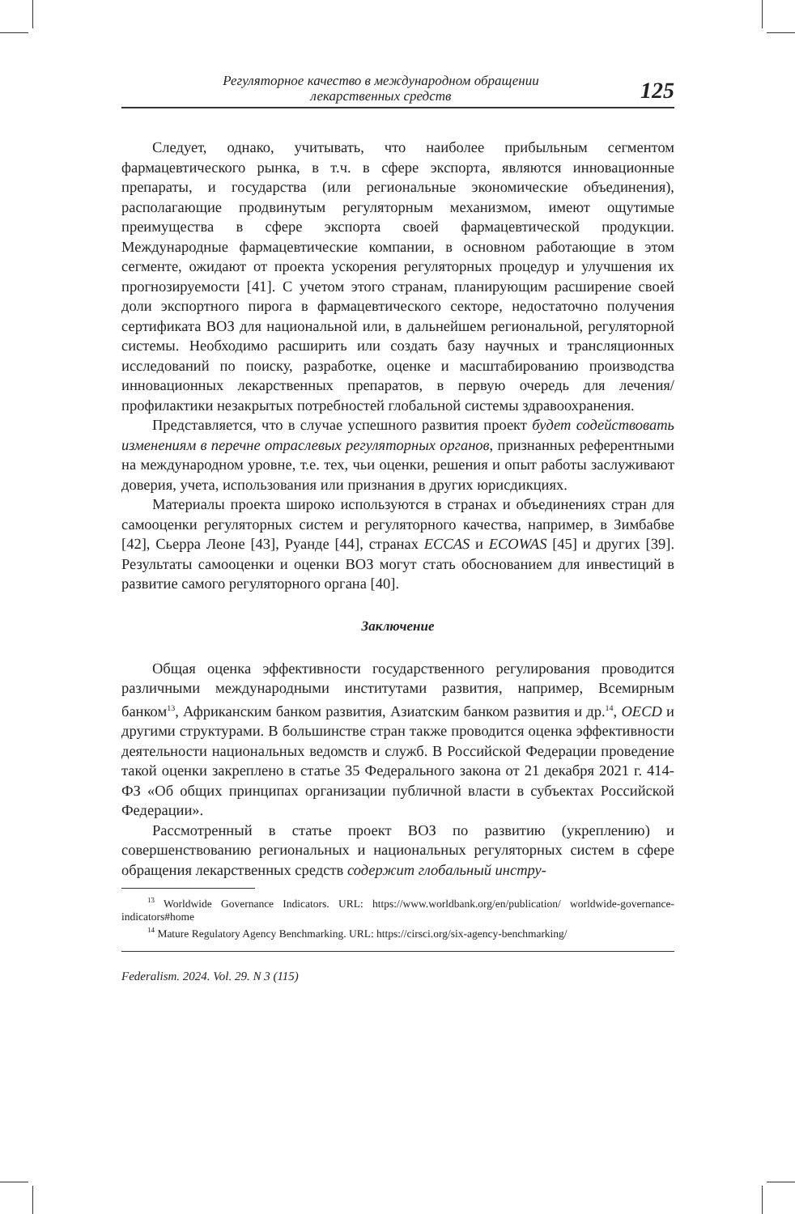Регуляторное качество в международном обращении
лекарственных средств
125
Следует, однако, учитывать, что наиболее прибыльным сегментом фармацевтического рынка, в т.ч. в сфере экспорта, являются инновационные препараты, и государства (или региональные экономические объединения), располагающие продвинутым регуляторным механизмом, имеют ощутимые преимущества в сфере экспорта своей фармацевтической продукции. Международные фармацевтические компании, в основном работающие в этом сегменте, ожидают от проекта ускорения регуляторных процедур и улучшения их прогнозируемости [41]. С учетом этого странам, планирующим расширение своей доли экспортного пирога в фармацевтического секторе, недостаточно получения сертификата ВОЗ для национальной или, в дальнейшем региональной, регуляторной системы. Необходимо расширить или создать базу научных и трансляционных исследований по поиску, разработке, оценке и масштабированию производства инновационных лекарственных препаратов, в первую очередь для лечения/профилактики незакрытых потребностей глобальной системы здравоохранения.
Представляется, что в случае успешного развития проект будет содействовать изменениям в перечне отраслевых регуляторных органов, признанных референтными на международном уровне, т.е. тех, чьи оценки, решения и опыт работы заслуживают доверия, учета, использования или признания в других юрисдикциях.
Материалы проекта широко используются в странах и объединениях стран для самооценки регуляторных систем и регуляторного качества, например, в Зимбабве [42], Сьерра Леоне [43], Руанде [44], странах ECCAS и ECOWAS [45] и других [39]. Результаты самооценки и оценки ВОЗ могут стать обоснованием для инвестиций в развитие самого регуляторного органа [40].
Заключение
Общая оценка эффективности государственного регулирования проводится различными международными институтами развития, например, Всемирным банком<sup>13</sup>, Африканским банком развития, Азиатским банком развития и др.<sup>14</sup>, OECD и другими структурами. В большинстве стран также проводится оценка эффективности деятельности национальных ведомств и служб. В Российской Федерации проведение такой оценки закреплено в статье 35 Федерального закона от 21 декабря 2021 г. 414-ФЗ «Об общих принципах организации публичной власти в субъектах Российской Федерации».
Рассмотренный в статье проект ВОЗ по развитию (укреплению) и совершенствованию региональных и национальных регуляторных систем в сфере обращения лекарственных средств содержит глобальный инстру-
<sup>13</sup> Worldwide Governance Indicators. URL: https://www.worldbank.org/en/publication/ worldwide-governance-indicators#home
<sup>14</sup> Mature Regulatory Agency Benchmarking. URL: https://cirsci.org/six-agency-benchmarking/
Federalism. 2024. Vol. 29. N 3 (115)